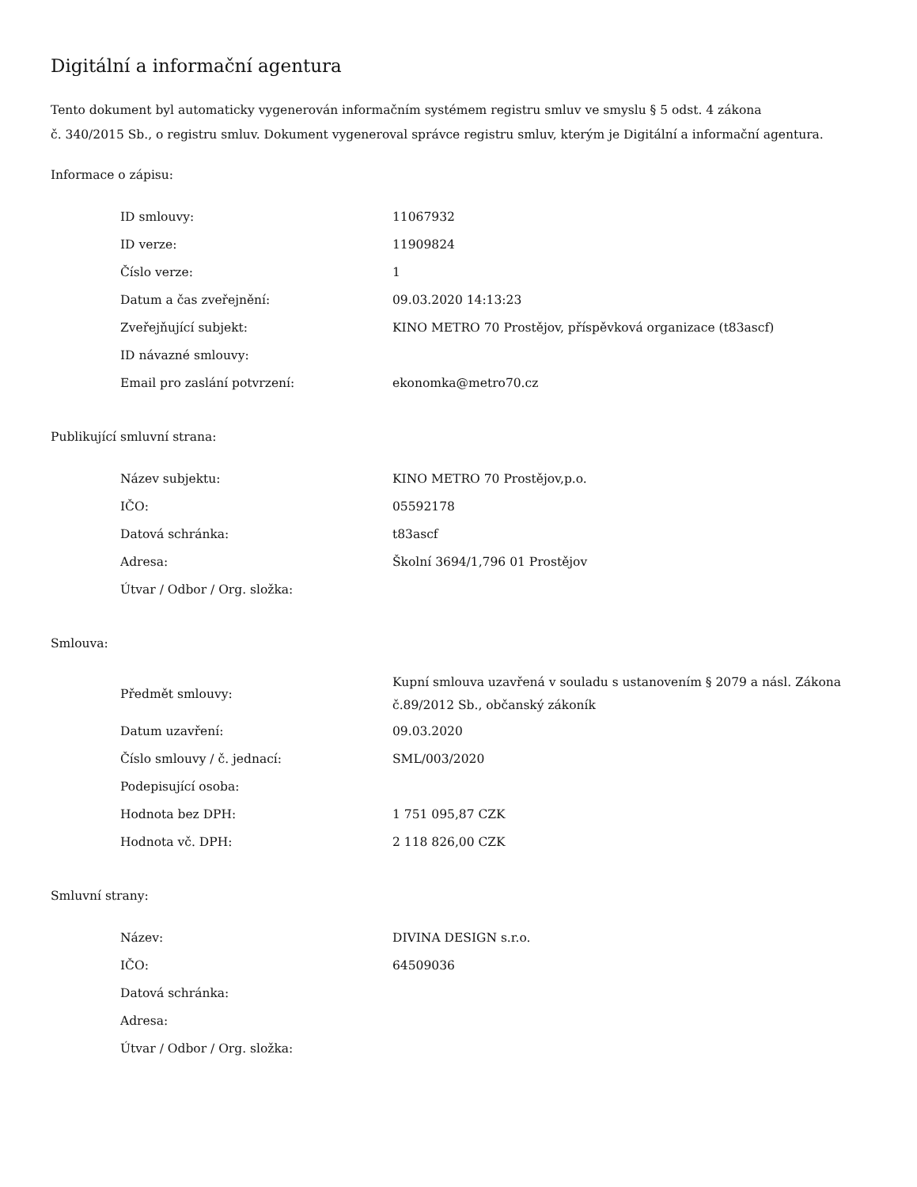Digitální a informační agentura
Tento dokument byl automaticky vygenerován informačním systémem registru smluv ve smyslu § 5 odst. 4 zákona
č. 340/2015 Sb., o registru smluv. Dokument vygeneroval správce registru smluv, kterým je Digitální a informační agentura.
Informace o zápisu:
| ID smlouvy: | 11067932 |
| ID verze: | 11909824 |
| Číslo verze: | 1 |
| Datum a čas zveřejnění: | 09.03.2020 14:13:23 |
| Zveřejňující subjekt: | KINO METRO 70 Prostějov, příspěvková organizace (t83ascf) |
| ID návazné smlouvy: | |
| Email pro zaslání potvrzení: | ekonomka@metro70.cz |
Publikující smluvní strana:
| Název subjektu: | KINO METRO 70 Prostějov,p.o. |
| IČO: | 05592178 |
| Datová schránka: | t83ascf |
| Adresa: | Školní 3694/1,796 01 Prostějov |
| Útvar / Odbor / Org. složka: | |
Smlouva:
| Předmět smlouvy: | Kupní smlouva uzavřená v souladu s ustanovením § 2079 a násl. Zákona č.89/2012 Sb., občanský zákoník |
| Datum uzavření: | 09.03.2020 |
| Číslo smlouvy / č. jednací: | SML/003/2020 |
| Podepisující osoba: | |
| Hodnota bez DPH: | 1 751 095,87 CZK |
| Hodnota vč. DPH: | 2 118 826,00 CZK |
Smluvní strany:
| Název: | DIVINA DESIGN s.r.o. |
| IČO: | 64509036 |
| Datová schránka: | |
| Adresa: | |
| Útvar / Odbor / Org. složka: | |